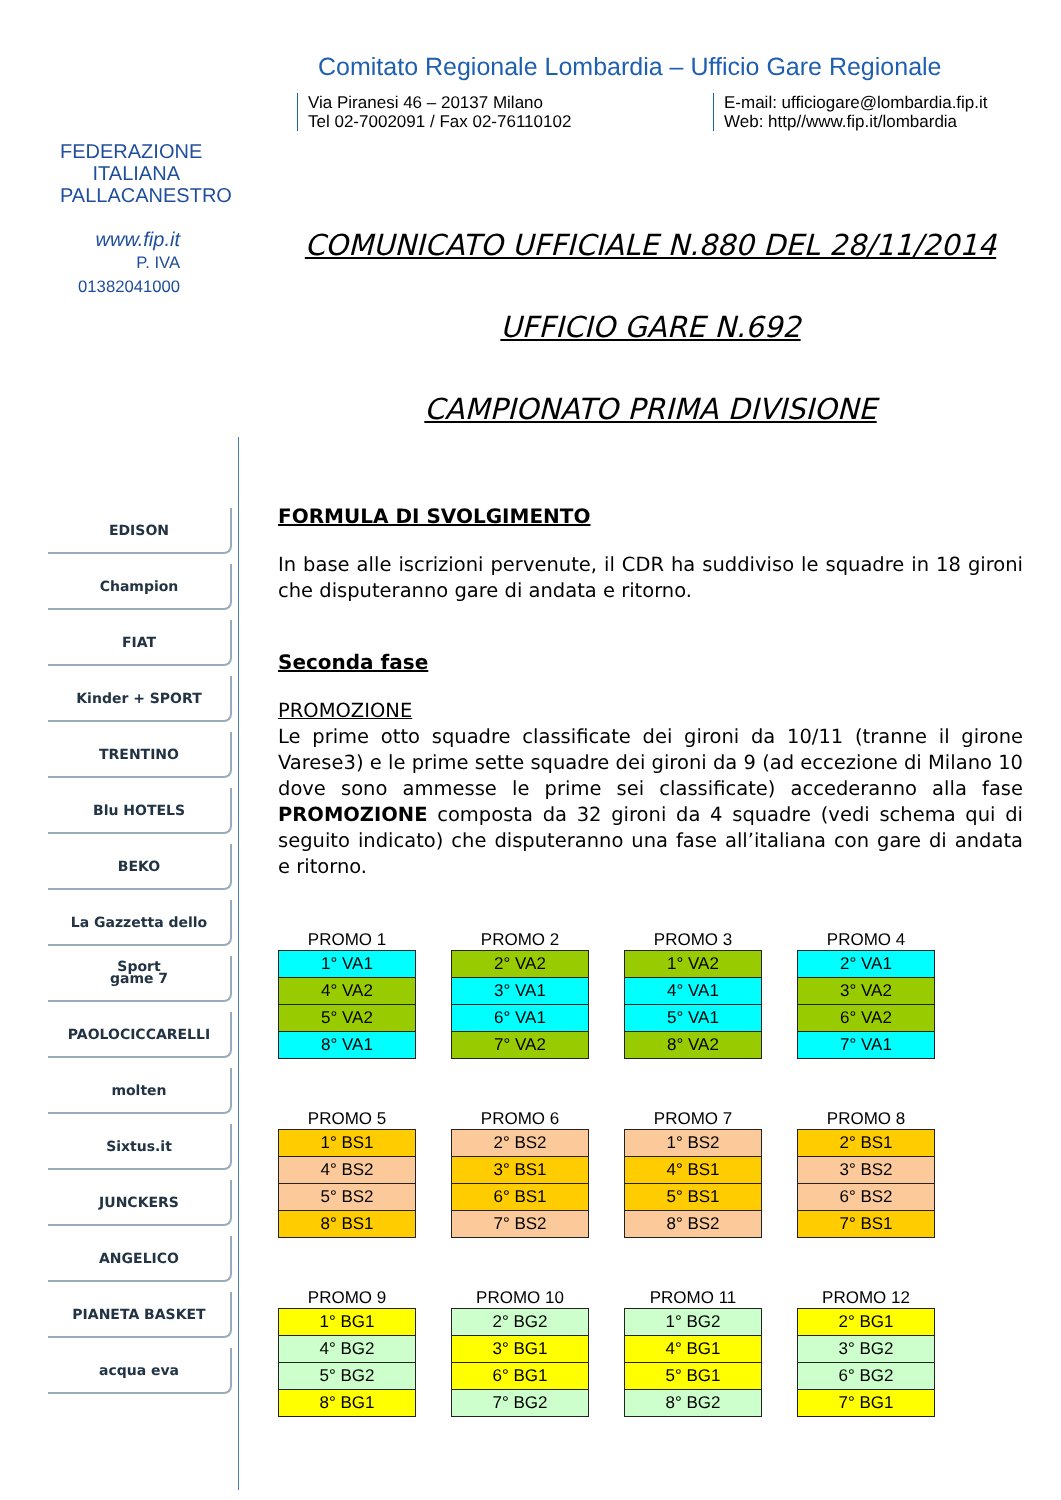FEDERAZIONE
ITALIANA
PALLACANESTRO
www.fip.it
P. IVA 01382041000
EDISON
Champion
FIAT
Kinder + SPORT
TRENTINO
Blu HOTELS
BEKO
La Gazzetta dello Sport
game 7
PAOLOCICCARELLI
molten
Sixtus.it
JUNCKERS
ANGELICO
PIANETA BASKET
acqua eva
Comitato Regionale Lombardia – Ufficio Gare Regionale
Via Piranesi 46 – 20137 Milano
Tel 02-7002091 / Fax 02-76110102
E-mail: ufficiogare@lombardia.fip.it
Web: http//www.fip.it/lombardia
COMUNICATO UFFICIALE N.880 DEL 28/11/2014
UFFICIO GARE N.692
CAMPIONATO PRIMA DIVISIONE
FORMULA DI SVOLGIMENTO
In base alle iscrizioni pervenute, il CDR ha suddiviso le squadre in 18 gironi che disputeranno gare di andata e ritorno.
Seconda fase
PROMOZIONE
Le prime otto squadre classificate dei gironi da 10/11 (tranne il girone Varese3) e le prime sette squadre dei gironi da 9 (ad eccezione di Milano 10 dove sono ammesse le prime sei classificate) accederanno alla fase PROMOZIONE composta da 32 gironi da 4 squadre (vedi schema qui di seguito indicato) che disputeranno una fase all’italiana con gare di andata e ritorno.
PROMO 1
| 1° VA1 |
| 4° VA2 |
| 5° VA2 |
| 8° VA1 |
PROMO 2
| 2° VA2 |
| 3° VA1 |
| 6° VA1 |
| 7° VA2 |
PROMO 3
| 1° VA2 |
| 4° VA1 |
| 5° VA1 |
| 8° VA2 |
PROMO 4
| 2° VA1 |
| 3° VA2 |
| 6° VA2 |
| 7° VA1 |
PROMO 5
| 1° BS1 |
| 4° BS2 |
| 5° BS2 |
| 8° BS1 |
PROMO 6
| 2° BS2 |
| 3° BS1 |
| 6° BS1 |
| 7° BS2 |
PROMO 7
| 1° BS2 |
| 4° BS1 |
| 5° BS1 |
| 8° BS2 |
PROMO 8
| 2° BS1 |
| 3° BS2 |
| 6° BS2 |
| 7° BS1 |
PROMO 9
| 1° BG1 |
| 4° BG2 |
| 5° BG2 |
| 8° BG1 |
PROMO 10
| 2° BG2 |
| 3° BG1 |
| 6° BG1 |
| 7° BG2 |
PROMO 11
| 1° BG2 |
| 4° BG1 |
| 5° BG1 |
| 8° BG2 |
PROMO 12
| 2° BG1 |
| 3° BG2 |
| 6° BG2 |
| 7° BG1 |